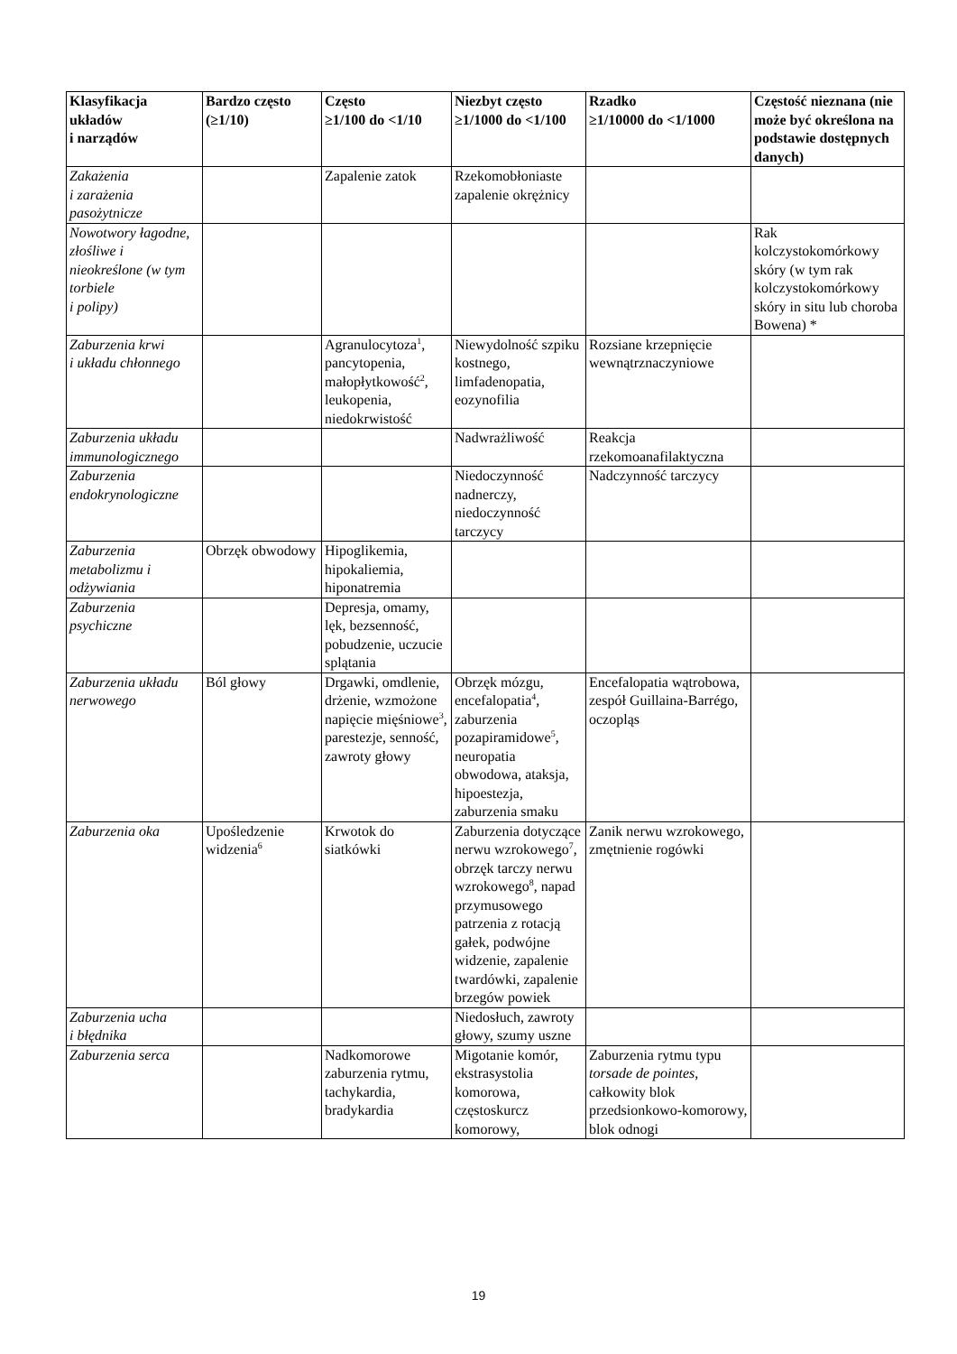| Klasyfikacja układów i narządów | Bardzo często (≥1/10) | Często ≥1/100 do <1/10 | Niezbyt często ≥1/1000 do <1/100 | Rzadko ≥1/10000 do <1/1000 | Częstość nieznana (nie może być określona na podstawie dostępnych danych) |
| --- | --- | --- | --- | --- | --- |
| Zakażenia i zarażenia pasożytnicze | | Zapalenie zatok | Rzekomobłoniaste zapalenie okrężnicy | | |
| Nowotwory łagodne, złośliwe i nieokreślone (w tym torbiele i polipy) | | | | | Rak kolczystokomórkowy skóry (w tym rak kolczystokomórkowy skóry in situ lub choroba Bowena) * |
| Zaburzenia krwi i układu chłonnego | | Agranulocytoza<sup>1</sup>, pancytopenia, małopłytkowość<sup>2</sup>, leukopenia, niedokrwistość | Niewydolność szpiku kostnego, limfadenopatia, eozynofilia | Rozsiane krzepnięcie wewnątrznaczyniowe | |
| Zaburzenia układu immunologicznego | | | Nadwrażliwość | Reakcja rzekomoanafilaktyczna | |
| Zaburzenia endokrynologiczne | | | Niedoczynność nadnerczy, niedoczynność tarczycy | Nadczynność tarczycy | |
| Zaburzenia metabolizmu i odżywiania | Obrzęk obwodowy | Hipoglikemia, hipokaliemia, hiponatremia | | | |
| Zaburzenia psychiczne | | Depresja, omamy, lęk, bezsenność, pobudzenie, uczucie splątania | | | |
| Zaburzenia układu nerwowego | Ból głowy | Drgawki, omdlenie, drżenie, wzmożone napięcie mięśniowe<sup>3</sup>, parestezje, senność, zawroty głowy | Obrzęk mózgu, encefalopatia<sup>4</sup>, zaburzenia pozapiramidowe<sup>5</sup>, neuropatia obwodowa, ataksja, hipoestezja, zaburzenia smaku | Encefalopatia wątrobowa, zespół Guillaina-Barrégo, oczopląs | |
| Zaburzenia oka | Upośledzenie widzenia<sup>6</sup> | Krwotok do siatkówki | Zaburzenia dotyczące nerwu wzrokowego<sup>7</sup>, obrzęk tarczy nerwu wzrokowego<sup>8</sup>, napad przymusowego patrzenia z rotacją gałek, podwójne widzenie, zapalenie twardówki, zapalenie brzegów powiek | Zanik nerwu wzrokowego, zmętnienie rogówki | |
| Zaburzenia ucha i błędnika | | | Niedosłuch, zawroty głowy, szumy uszne | | |
| Zaburzenia serca | | Nadkomorowe zaburzenia rytmu, tachykardia, bradykardia | Migotanie komór, ekstrasystolia komorowa, częstoskurcz komorowy, | Zaburzenia rytmu typu torsade de pointes , całkowity blok przedsionkowo-komorowy, blok odnogi | |
19